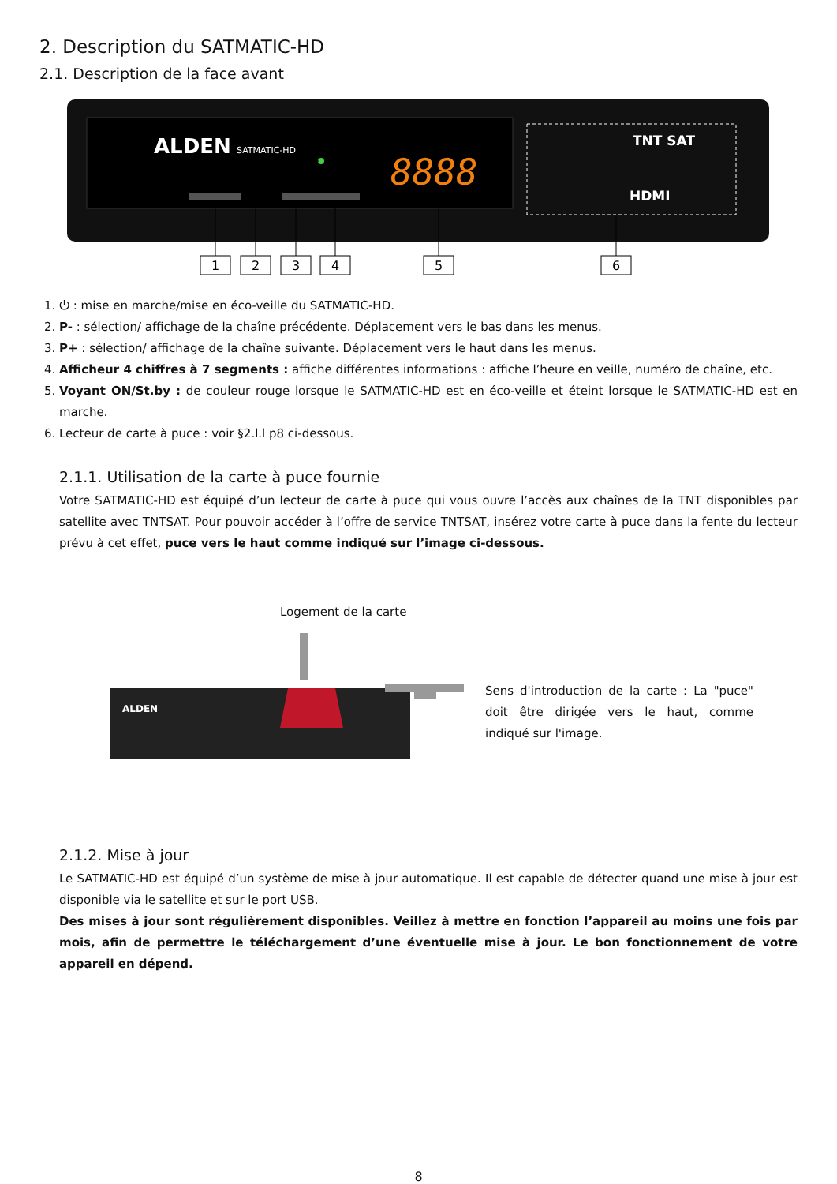2. Description du SATMATIC-HD
2.1. Description de la face avant
ALDEN
SATMATIC-HD
8888
TNT SAT
HDMI
1
2
3
4
5
6
1. ⏻ : mise en marche/mise en éco-veille du SATMATIC-HD.
2. P- : sélection/ affichage de la chaîne précédente. Déplacement vers le bas dans les menus.
3. P+ : sélection/ affichage de la chaîne suivante. Déplacement vers le haut dans les menus.
4. Afficheur 4 chiffres à 7 segments : affiche différentes informations : affiche l’heure en veille, numéro de chaîne, etc.
5. Voyant ON/St.by : de couleur rouge lorsque le SATMATIC-HD est en éco-veille et éteint lorsque le SATMATIC-HD est en marche.
6. Lecteur de carte à puce : voir §2.l.l p8 ci-dessous.
2.1.1. Utilisation de la carte à puce fournie
Votre SATMATIC-HD est équipé d’un lecteur de carte à puce qui vous ouvre l’accès aux chaînes de la TNT disponibles par satellite avec TNTSAT. Pour pouvoir accéder à l’offre de service TNTSAT, insérez votre carte à puce dans la fente du lecteur prévu à cet effet, puce vers le haut comme indiqué sur l’image ci-dessous.
Logement de la carte
ALDEN
Sens d'introduction de la carte : La "puce" doit être dirigée vers le haut, comme indiqué sur l'image.
2.1.2. Mise à jour
Le SATMATIC-HD est équipé d’un système de mise à jour automatique. Il est capable de détecter quand une mise à jour est disponible via le satellite et sur le port USB.
Des mises à jour sont régulièrement disponibles. Veillez à mettre en fonction l’appareil au moins une fois par mois, afin de permettre le téléchargement d’une éventuelle mise à jour. Le bon fonctionnement de votre appareil en dépend.
8